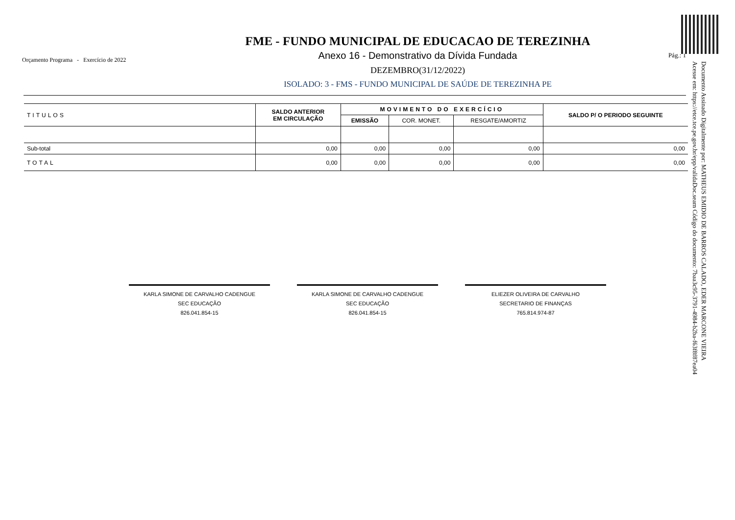Orçamento Programa - Exercício de 2022
FME - FUNDO MUNICIPAL DE EDUCACAO DE TEREZINHA
Anexo 16 - Demonstrativo da Dívida Fundada
DEZEMBRO(31/12/2022)
ISOLADO: 3 - FMS - FUNDO MUNICIPAL DE SAÚDE DE TEREZINHA PE
Pág.: 1
| TITULOS | SALDO ANTERIOR EM CIRCULAÇÃO | MOVIMENTO DO EXERCÍCIO | | | SALDO P/ O PERIODO SEGUINTE |
| --- | --- | --- | --- | --- | --- |
| | | EMISSÃO | COR. MONET. | RESGATE/AMORTIZ | |
| Sub-total | 0,00 | 0,00 | 0,00 | 0,00 | 0,00 |
| TOTAL | 0,00 | 0,00 | 0,00 | 0,00 | 0,00 |
Documento Assinado Digitalmente por: MATHEUS EMIDIO DE BARROS CALADO, EDER MARCONE VIEIRA
Acesse em: https://etce.tce.pe.gov.br/epp/validaDoc.seam Código do documento: 7baa3c95-3791-4984-b2ba-f63f8f87ea04
KARLA SIMONE DE CARVALHO CADENGUE
SEC EDUCAÇÃO
826.041.854-15
KARLA SIMONE DE CARVALHO CADENGUE
SEC EDUCAÇÃO
826.041.854-15
ELIEZER OLIVEIRA DE CARVALHO
SECRETARIO DE FINANÇAS
765.814.974-87